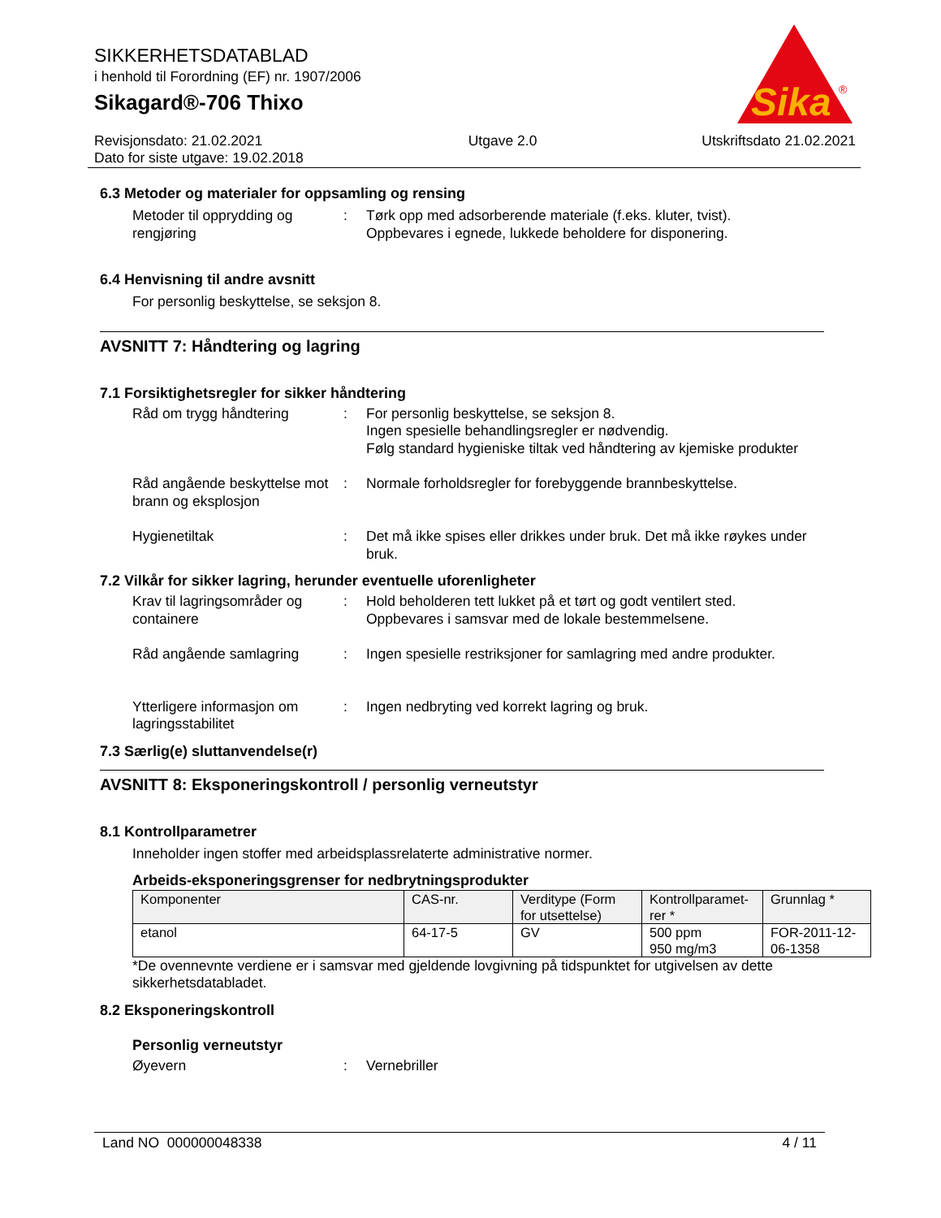SIKKERHETSDATABLAD
i henhold til Forordning (EF) nr. 1907/2006
Sikagard®-706 Thixo
Sika
®
Revisjonsdato: 21.02.2021
Dato for siste utgave: 19.02.2018
Utgave 2.0 Utskriftsdato 21.02.2021
6.3 Metoder og materialer for oppsamling og rensing
Metoder til opprydding og rengjøring
: Tørk opp med adsorberende materiale (f.eks. kluter, tvist).
Oppbevares i egnede, lukkede beholdere for disponering.
6.4 Henvisning til andre avsnitt
For personlig beskyttelse, se seksjon 8.
AVSNITT 7: Håndtering og lagring
7.1 Forsiktighetsregler for sikker håndtering
Råd om trygg håndtering : For personlig beskyttelse, se seksjon 8.
Ingen spesielle behandlingsregler er nødvendig.
Følg standard hygieniske tiltak ved håndtering av kjemiske produkter
Råd angående beskyttelse mot brann og eksplosjon
: Normale forholdsregler for forebyggende brannbeskyttelse.
Hygienetiltak : Det må ikke spises eller drikkes under bruk. Det må ikke røykes under bruk.
7.2 Vilkår for sikker lagring, herunder eventuelle uforenligheter
Krav til lagringsområder og containere
: Hold beholderen tett lukket på et tørt og godt ventilert sted.
Oppbevares i samsvar med de lokale bestemmelsene.
Råd angående samlagring : Ingen spesielle restriksjoner for samlagring med andre produkter.
Ytterligere informasjon om lagringsstabilitet
: Ingen nedbryting ved korrekt lagring og bruk.
7.3 Særlig(e) sluttanvendelse(r)
AVSNITT 8: Eksponeringskontroll / personlig verneutstyr
8.1 Kontrollparametrer
Inneholder ingen stoffer med arbeidsplassrelaterte administrative normer.
Arbeids-eksponeringsgrenser for nedbrytningsprodukter
| Komponenter | CAS-nr. | Verditype (Form for utsettelse) | Kontrollparamet-rer * | Grunnlag * |
| --- | --- | --- | --- | --- |
| etanol | 64-17-5 | GV | 500 ppm 950 mg/m3 | FOR-2011-12-06-1358 |
*De ovennevnte verdiene er i samsvar med gjeldende lovgivning på tidspunktet for utgivelsen av dette sikkerhetsdatabladet.
8.2 Eksponeringskontroll
Personlig verneutstyr
Øyevern : Vernebriller
Land NO 000000048338 4 / 11